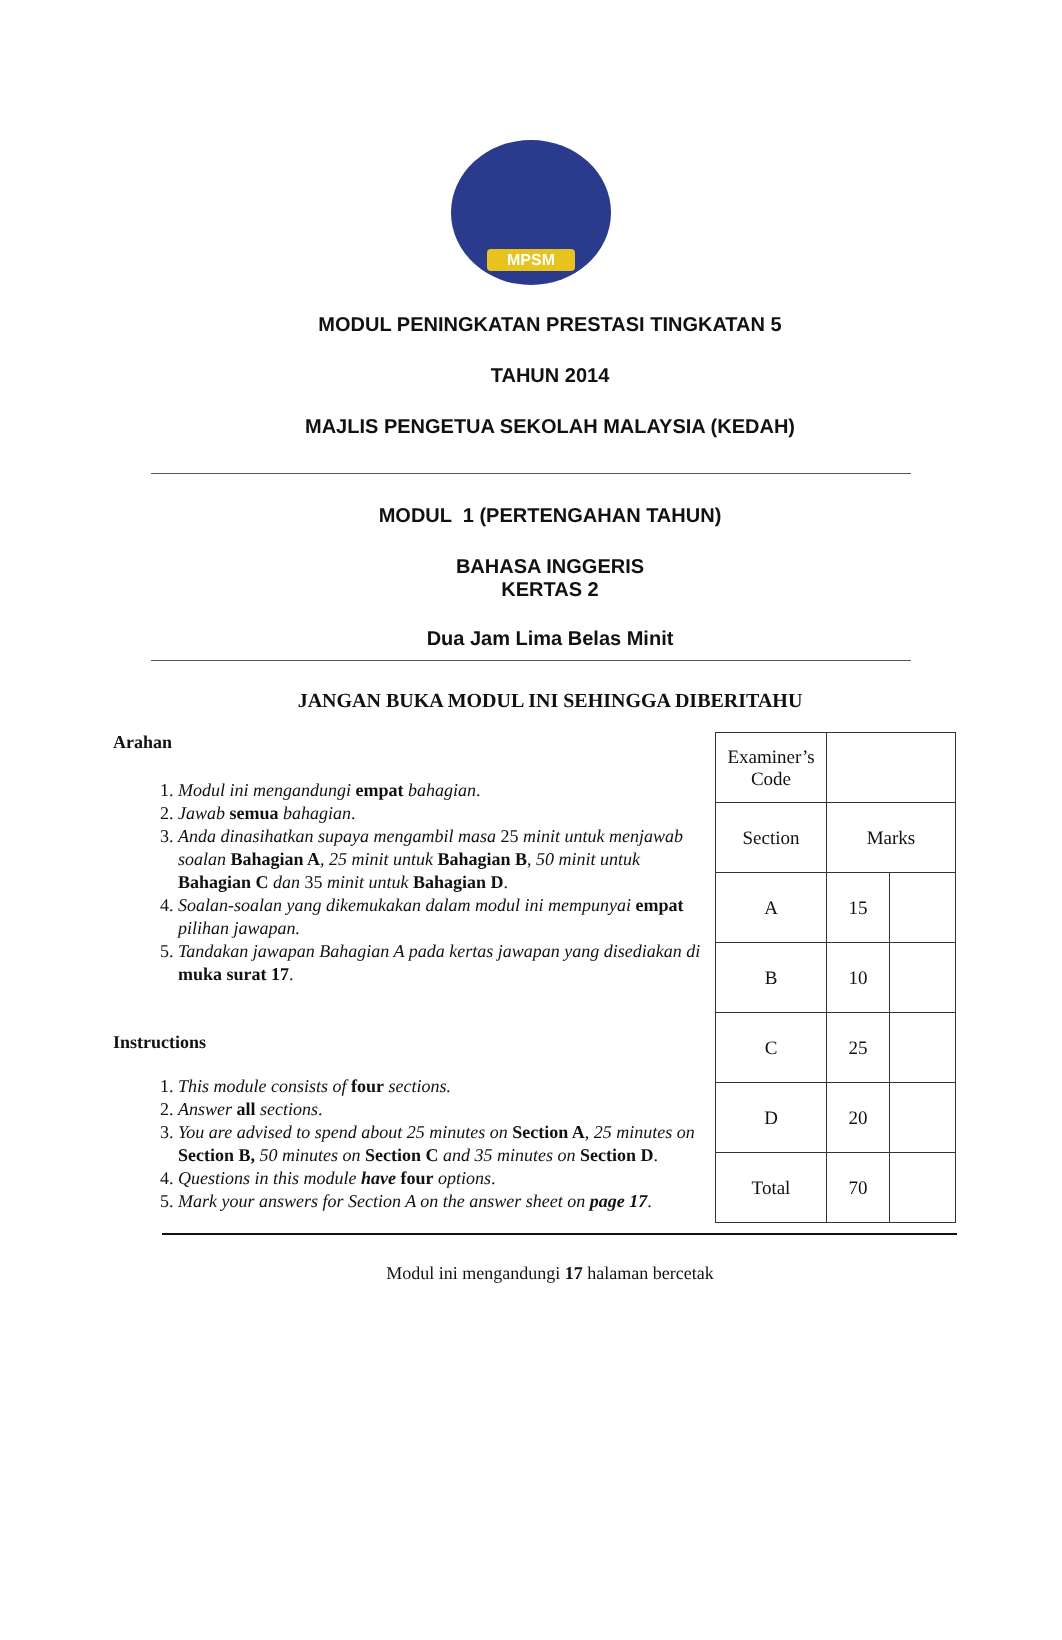MPSM
MODUL PENINGKATAN PRESTASI TINGKATAN 5
TAHUN 2014
MAJLIS PENGETUA SEKOLAH MALAYSIA (KEDAH)
MODUL 1 (PERTENGAHAN TAHUN)
BAHASA INGGERIS
KERTAS 2
Dua Jam Lima Belas Minit
JANGAN BUKA MODUL INI SEHINGGA DIBERITAHU
Arahan
1. Modul ini mengandungi empat bahagian.
2. Jawab semua bahagian.
3. Anda dinasihatkan supaya mengambil masa 25 minit untuk menjawab soalan Bahagian A, 25 minit untuk Bahagian B, 50 minit untuk Bahagian C dan 35 minit untuk Bahagian D.
4. Soalan-soalan yang dikemukakan dalam modul ini mempunyai empat pilihan jawapan.
5. Tandakan jawapan Bahagian A pada kertas jawapan yang disediakan di muka surat 17.
Instructions
1. This module consists of four sections.
2. Answer all sections.
3. You are advised to spend about 25 minutes on Section A, 25 minutes on Section B, 50 minutes on Section C and 35 minutes on Section D.
4. Questions in this module have four options.
5. Mark your answers for Section A on the answer sheet on page 17.
| Examiner’s Code | | |
| Section | Marks | |
| A | 15 | |
| B | 10 | |
| C | 25 | |
| D | 20 | |
| Total | 70 | |
Modul ini mengandungi 17 halaman bercetak